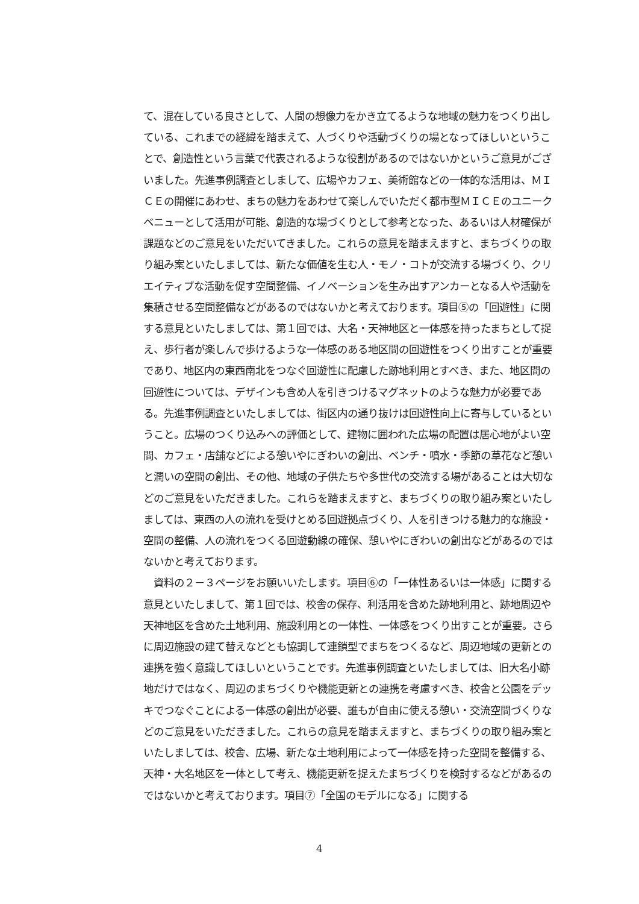て、混在している良さとして、人間の想像力をかき立てるような地域の魅力をつくり出している、これまでの経緯を踏まえて、人づくりや活動づくりの場となってほしいということで、創造性という言葉で代表されるような役割があるのではないかというご意見がございました。先進事例調査としまして、広場やカフェ、美術館などの一体的な活用は、ＭＩＣＥの開催にあわせ、まちの魅力をあわせて楽しんでいただく都市型ＭＩＣＥのユニークベニューとして活用が可能、創造的な場づくりとして参考となった、あるいは人材確保が課題などのご意見をいただいてきました。これらの意見を踏まえますと、まちづくりの取り組み案といたしましては、新たな価値を生む人・モノ・コトが交流する場づくり、クリエイティブな活動を促す空間整備、イノベーションを生み出すアンカーとなる人や活動を集積させる空間整備などがあるのではないかと考えております。項目⑤の「回遊性」に関する意見といたしましては、第１回では、大名・天神地区と一体感を持ったまちとして捉え、歩行者が楽しんで歩けるような一体感のある地区間の回遊性をつくり出すことが重要であり、地区内の東西南北をつなぐ回遊性に配慮した跡地利用とすべき、また、地区間の回遊性については、デザインも含め人を引きつけるマグネットのような魅力が必要である。先進事例調査といたしましては、街区内の通り抜けは回遊性向上に寄与しているということ。広場のつくり込みへの評価として、建物に囲われた広場の配置は居心地がよい空間、カフェ・店舗などによる憩いやにぎわいの創出、ベンチ・噴水・季節の草花など憩いと潤いの空間の創出、その他、地域の子供たちや多世代の交流する場があることは大切などのご意見をいただきました。これらを踏まえますと、まちづくりの取り組み案といたしましては、東西の人の流れを受けとめる回遊拠点づくり、人を引きつける魅力的な施設・空間の整備、人の流れをつくる回遊動線の確保、憩いやにぎわいの創出などがあるのではないかと考えております。
　資料の２－３ページをお願いいたします。項目⑥の「一体性あるいは一体感」に関する意見といたしまして、第１回では、校舎の保存、利活用を含めた跡地利用と、跡地周辺や天神地区を含めた土地利用、施設利用との一体性、一体感をつくり出すことが重要。さらに周辺施設の建て替えなどとも協調して連鎖型でまちをつくるなど、周辺地域の更新との連携を強く意識してほしいということです。先進事例調査といたしましては、旧大名小跡地だけではなく、周辺のまちづくりや機能更新との連携を考慮すべき、校舎と公園をデッキでつなぐことによる一体感の創出が必要、誰もが自由に使える憩い・交流空間づくりなどのご意見をいただきました。これらの意見を踏まえますと、まちづくりの取り組み案といたしましては、校舎、広場、新たな土地利用によって一体感を持った空間を整備する、天神・大名地区を一体として考え、機能更新を捉えたまちづくりを検討するなどがあるのではないかと考えております。項目⑦「全国のモデルになる」に関する
4